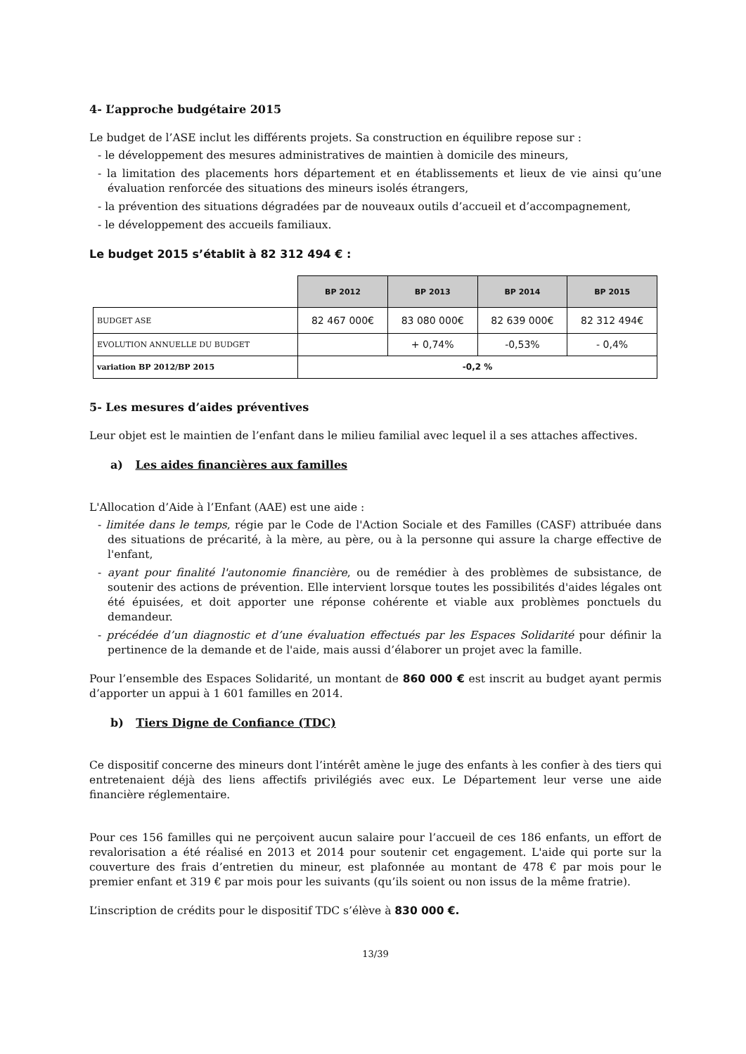4- L’approche budgétaire 2015
Le budget de l’ASE inclut les différents projets. Sa construction en équilibre repose sur :
- le développement des mesures administratives de maintien à domicile des mineurs,
- la limitation des placements hors département et en établissements et lieux de vie ainsi qu’une évaluation renforcée des situations des mineurs isolés étrangers,
- la prévention des situations dégradées par de nouveaux outils d’accueil et d’accompagnement,
- le développement des accueils familiaux.
Le budget 2015 s’établit à 82 312 494 € :
| | BP 2012 | BP 2013 | BP 2014 | BP 2015 |
| --- | --- | --- | --- | --- |
| BUDGET ASE | 82 467 000€ | 83 080 000€ | 82 639 000€ | 82 312 494€ |
| EVOLUTION ANNUELLE DU BUDGET | | + 0,74% | -0,53% | - 0,4% |
| variation BP 2012/BP 2015 | -0,2 % | | | |
5- Les mesures d’aides préventives
Leur objet est le maintien de l’enfant dans le milieu familial avec lequel il a ses attaches affectives.
a) Les aides financières aux familles
L'Allocation d’Aide à l’Enfant (AAE) est une aide :
- limitée dans le temps, régie par le Code de l'Action Sociale et des Familles (CASF) attribuée dans des situations de précarité, à la mère, au père, ou à la personne qui assure la charge effective de l'enfant,
- ayant pour finalité l'autonomie financière, ou de remédier à des problèmes de subsistance, de soutenir des actions de prévention. Elle intervient lorsque toutes les possibilités d'aides légales ont été épuisées, et doit apporter une réponse cohérente et viable aux problèmes ponctuels du demandeur.
- précédée d’un diagnostic et d’une évaluation effectués par les Espaces Solidarité pour définir la pertinence de la demande et de l'aide, mais aussi d’élaborer un projet avec la famille.
Pour l’ensemble des Espaces Solidarité, un montant de 860 000 € est inscrit au budget ayant permis d’apporter un appui à 1 601 familles en 2014.
b) Tiers Digne de Confiance (TDC)
Ce dispositif concerne des mineurs dont l’intérêt amène le juge des enfants à les confier à des tiers qui entretenaient déjà des liens affectifs privilégiés avec eux. Le Département leur verse une aide financière réglementaire.
Pour ces 156 familles qui ne perçoivent aucun salaire pour l’accueil de ces 186 enfants, un effort de revalorisation a été réalisé en 2013 et 2014 pour soutenir cet engagement. L'aide qui porte sur la couverture des frais d’entretien du mineur, est plafonnée au montant de 478 € par mois pour le premier enfant et 319 € par mois pour les suivants (qu’ils soient ou non issus de la même fratrie).
L’inscription de crédits pour le dispositif TDC s’élève à 830 000 €.
13/39